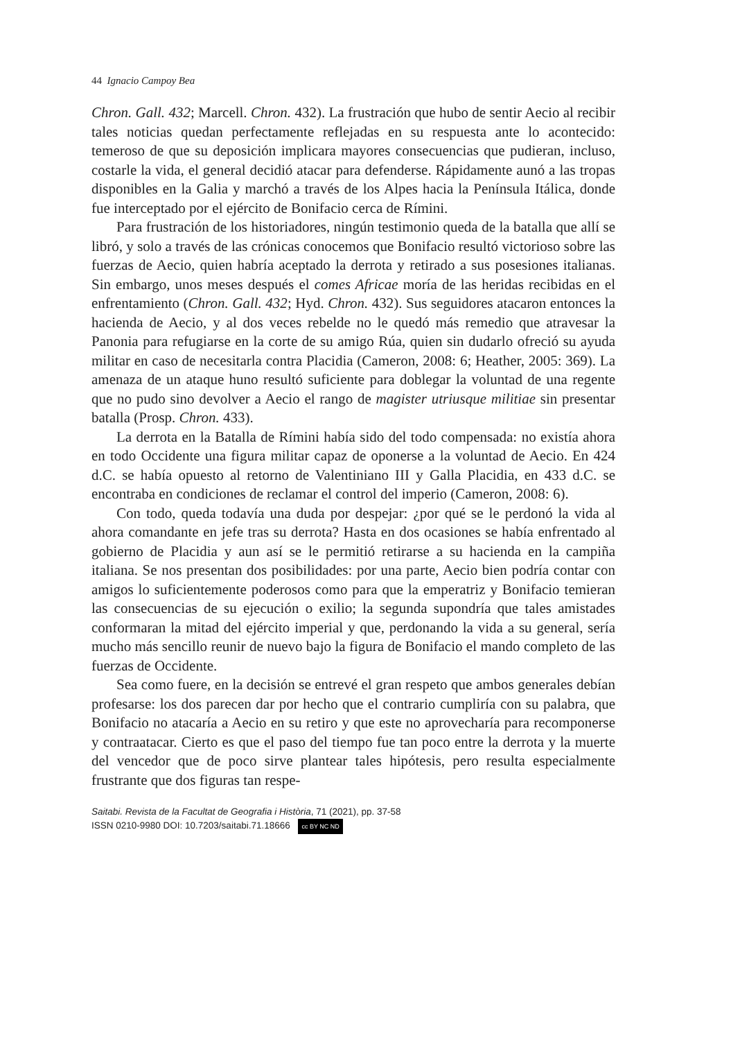44 Ignacio Campoy Bea
Chron. Gall. 432; Marcell. Chron. 432). La frustración que hubo de sentir Aecio al recibir tales noticias quedan perfectamente reflejadas en su respuesta ante lo acontecido: temeroso de que su deposición implicara mayores consecuencias que pudieran, incluso, costarle la vida, el general decidió atacar para defenderse. Rápidamente aunó a las tropas disponibles en la Galia y marchó a través de los Alpes hacia la Península Itálica, donde fue interceptado por el ejército de Bonifacio cerca de Rímini.
Para frustración de los historiadores, ningún testimonio queda de la batalla que allí se libró, y solo a través de las crónicas conocemos que Bonifacio resultó victorioso sobre las fuerzas de Aecio, quien habría aceptado la derrota y retirado a sus posesiones italianas. Sin embargo, unos meses después el comes Africae moría de las heridas recibidas en el enfrentamiento (Chron. Gall. 432; Hyd. Chron. 432). Sus seguidores atacaron entonces la hacienda de Aecio, y al dos veces rebelde no le quedó más remedio que atravesar la Panonia para refugiarse en la corte de su amigo Rúa, quien sin dudarlo ofreció su ayuda militar en caso de necesitarla contra Placidia (Cameron, 2008: 6; Heather, 2005: 369). La amenaza de un ataque huno resultó suficiente para doblegar la voluntad de una regente que no pudo sino devolver a Aecio el rango de magister utriusque militiae sin presentar batalla (Prosp. Chron. 433).
La derrota en la Batalla de Rímini había sido del todo compensada: no existía ahora en todo Occidente una figura militar capaz de oponerse a la voluntad de Aecio. En 424 d.C. se había opuesto al retorno de Valentiniano III y Galla Placidia, en 433 d.C. se encontraba en condiciones de reclamar el control del imperio (Cameron, 2008: 6).
Con todo, queda todavía una duda por despejar: ¿por qué se le perdonó la vida al ahora comandante en jefe tras su derrota? Hasta en dos ocasiones se había enfrentado al gobierno de Placidia y aun así se le permitió retirarse a su hacienda en la campiña italiana. Se nos presentan dos posibilidades: por una parte, Aecio bien podría contar con amigos lo suficientemente poderosos como para que la emperatriz y Bonifacio temieran las consecuencias de su ejecución o exilio; la segunda supondría que tales amistades conformaran la mitad del ejército imperial y que, perdonando la vida a su general, sería mucho más sencillo reunir de nuevo bajo la figura de Bonifacio el mando completo de las fuerzas de Occidente.
Sea como fuere, en la decisión se entrevé el gran respeto que ambos generales debían profesarse: los dos parecen dar por hecho que el contrario cumpliría con su palabra, que Bonifacio no atacaría a Aecio en su retiro y que este no aprovecharía para recomponerse y contraatacar. Cierto es que el paso del tiempo fue tan poco entre la derrota y la muerte del vencedor que de poco sirve plantear tales hipótesis, pero resulta especialmente frustrante que dos figuras tan respe-
Saitabi. Revista de la Facultat de Geografia i Història, 71 (2021), pp. 37-58
ISSN 0210-9980 DOI: 10.7203/saitabi.71.18666 cc BY NC ND